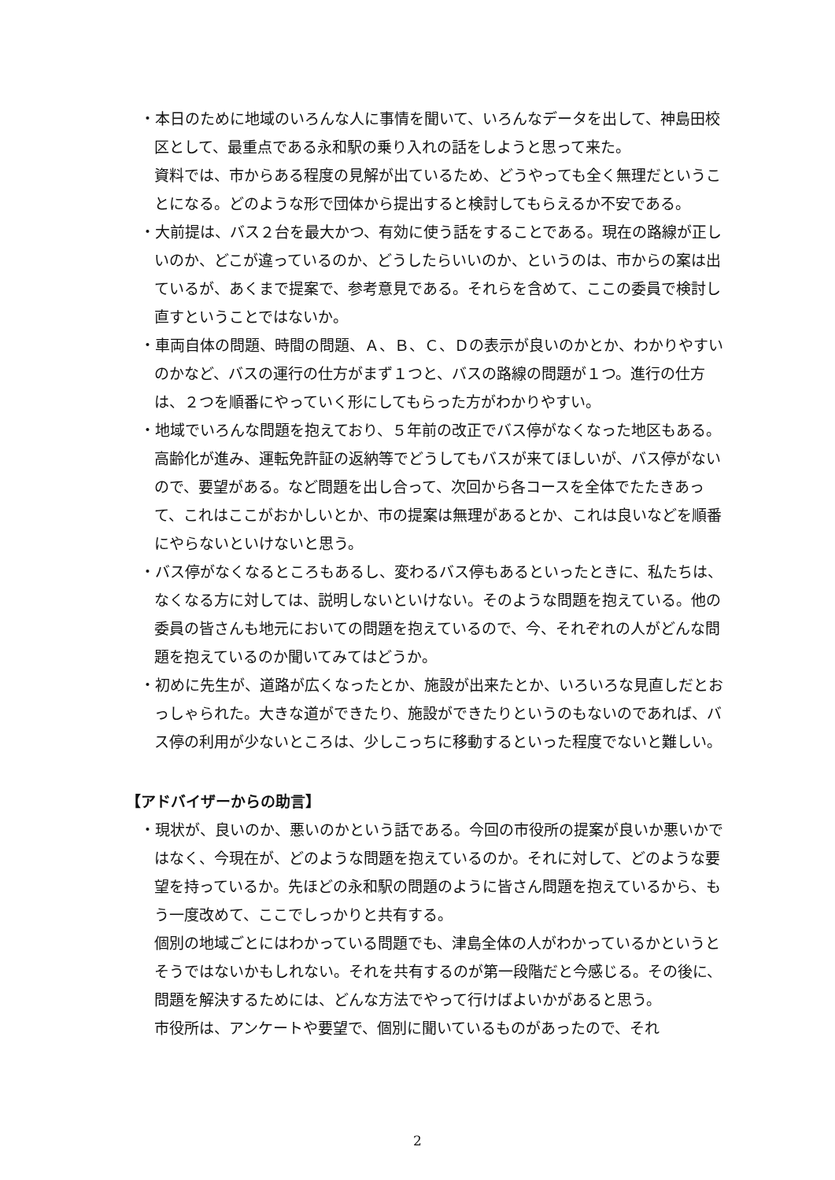・本日のために地域のいろんな人に事情を聞いて、いろんなデータを出して、神島田校区として、最重点である永和駅の乗り入れの話をしようと思って来た。
資料では、市からある程度の見解が出ているため、どうやっても全く無理だということになる。どのような形で団体から提出すると検討してもらえるか不安である。
・大前提は、バス２台を最大かつ、有効に使う話をすることである。現在の路線が正しいのか、どこが違っているのか、どうしたらいいのか、というのは、市からの案は出ているが、あくまで提案で、参考意見である。それらを含めて、ここの委員で検討し直すということではないか。
・車両自体の問題、時間の問題、Ａ、Ｂ、Ｃ、Ｄの表示が良いのかとか、わかりやすいのかなど、バスの運行の仕方がまず１つと、バスの路線の問題が１つ。進行の仕方は、２つを順番にやっていく形にしてもらった方がわかりやすい。
・地域でいろんな問題を抱えており、５年前の改正でバス停がなくなった地区もある。高齢化が進み、運転免許証の返納等でどうしてもバスが来てほしいが、バス停がないので、要望がある。など問題を出し合って、次回から各コースを全体でたたきあって、これはここがおかしいとか、市の提案は無理があるとか、これは良いなどを順番にやらないといけないと思う。
・バス停がなくなるところもあるし、変わるバス停もあるといったときに、私たちは、なくなる方に対しては、説明しないといけない。そのような問題を抱えている。他の委員の皆さんも地元においての問題を抱えているので、今、それぞれの人がどんな問題を抱えているのか聞いてみてはどうか。
・初めに先生が、道路が広くなったとか、施設が出来たとか、いろいろな見直しだとおっしゃられた。大きな道ができたり、施設ができたりというのもないのであれば、バス停の利用が少ないところは、少しこっちに移動するといった程度でないと難しい。
【アドバイザーからの助言】
・現状が、良いのか、悪いのかという話である。今回の市役所の提案が良いか悪いかではなく、今現在が、どのような問題を抱えているのか。それに対して、どのような要望を持っているか。先ほどの永和駅の問題のように皆さん問題を抱えているから、もう一度改めて、ここでしっかりと共有する。
個別の地域ごとにはわかっている問題でも、津島全体の人がわかっているかというとそうではないかもしれない。それを共有するのが第一段階だと今感じる。その後に、問題を解決するためには、どんな方法でやって行けばよいかがあると思う。
市役所は、アンケートや要望で、個別に聞いているものがあったので、それ
2